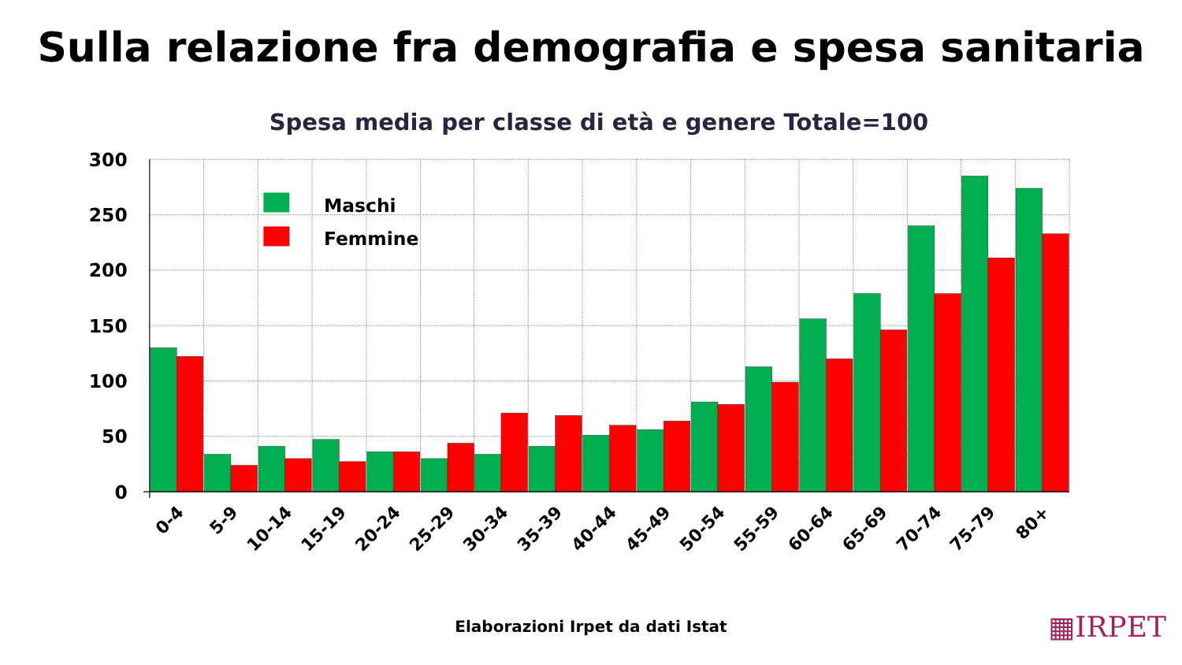Sulla relazione fra demografia e spesa sanitaria
Spesa media per classe di età e genere Totale=100
300
250
200
150
100
50
0
Maschi
Femmine
0-4
5-9
10-14
15-19
20-24
25-29
30-34
35-39
40-44
45-49
50-54
55-59
60-64
65-69
70-74
75-79
80+
Elaborazioni Irpet da dati Istat
▦IRPET